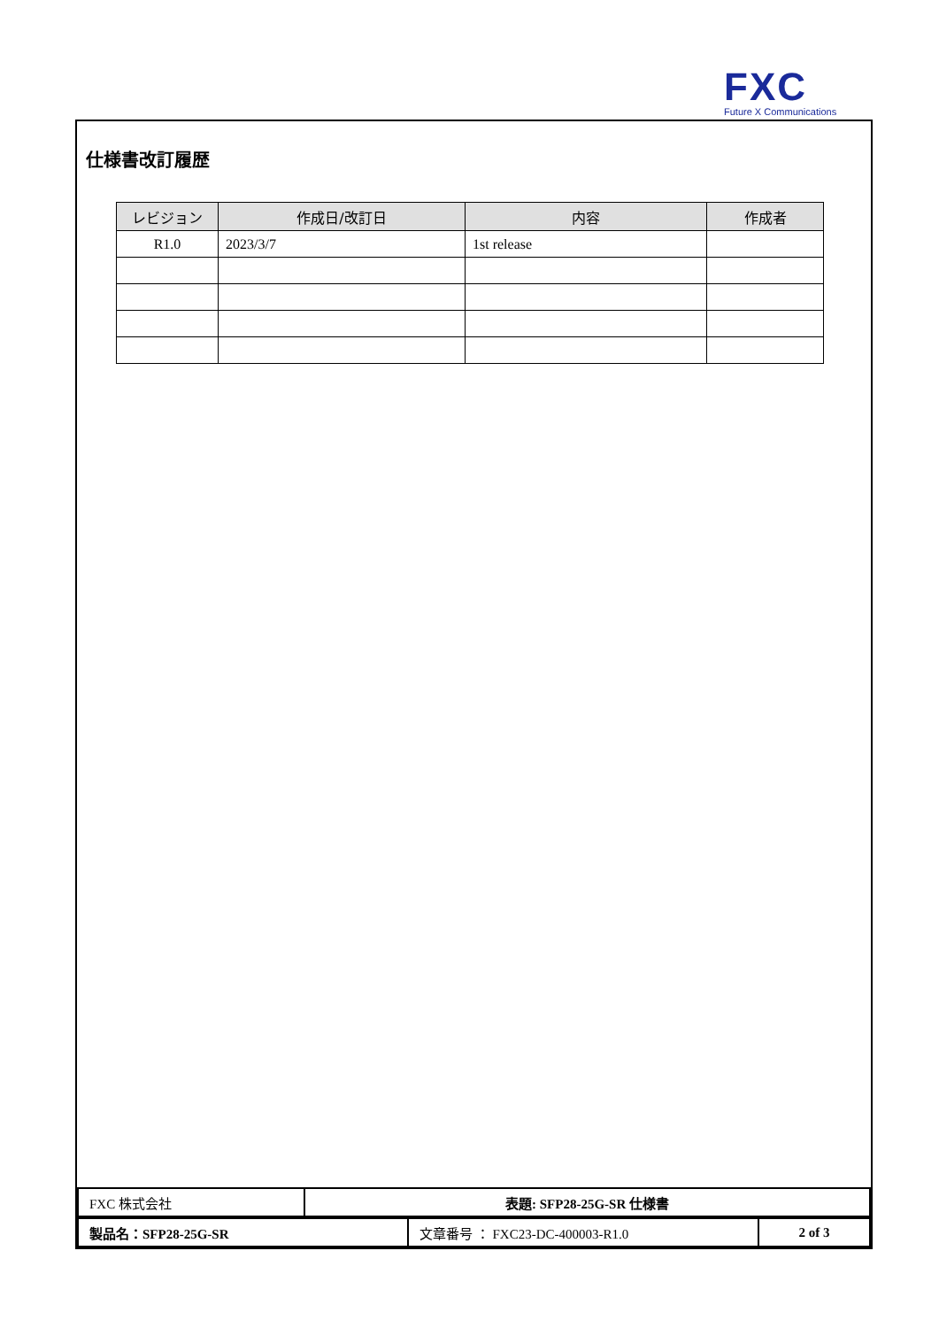FXC
Future X Communications
仕様書改訂履歴
| レビジョン | 作成日/改訂日 | 内容 | 作成者 |
| --- | --- | --- | --- |
| R1.0 | 2023/3/7 | 1st release | |
| FXC 株式会社 | 表題: SFP28-25G-SR 仕様書 |
| 製品名：SFP28-25G-SR | 文章番号 ： FXC23-DC-400003-R1.0 | 2 of 3 |